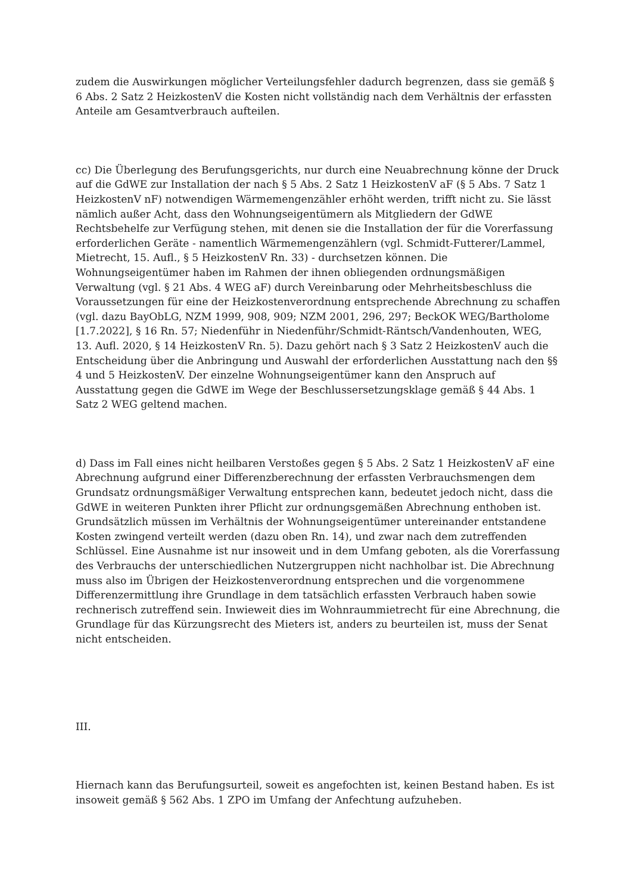zudem die Auswirkungen möglicher Verteilungsfehler dadurch begrenzen, dass sie gemäß § 6 Abs. 2 Satz 2 HeizkostenV die Kosten nicht vollständig nach dem Verhältnis der erfassten Anteile am Gesamtverbrauch aufteilen.
cc) Die Überlegung des Berufungsgerichts, nur durch eine Neuabrechnung könne der Druck auf die GdWE zur Installation der nach § 5 Abs. 2 Satz 1 HeizkostenV aF (§ 5 Abs. 7 Satz 1 HeizkostenV nF) notwendigen Wärmemengenzähler erhöht werden, trifft nicht zu. Sie lässt nämlich außer Acht, dass den Wohnungseigentümern als Mitgliedern der GdWE Rechtsbehelfe zur Verfügung stehen, mit denen sie die Installation der für die Vorerfassung erforderlichen Geräte - namentlich Wärmemengenzählern (vgl. Schmidt-Futterer/Lammel, Mietrecht, 15. Aufl., § 5 HeizkostenV Rn. 33) - durchsetzen können. Die Wohnungseigentümer haben im Rahmen der ihnen obliegenden ordnungsmäßigen Verwaltung (vgl. § 21 Abs. 4 WEG aF) durch Vereinbarung oder Mehrheitsbeschluss die Voraussetzungen für eine der Heizkostenverordnung entsprechende Abrechnung zu schaffen (vgl. dazu BayObLG, NZM 1999, 908, 909; NZM 2001, 296, 297; BeckOK WEG/Bartholome [1.7.2022], § 16 Rn. 57; Niedenführ in Niedenführ/Schmidt-Räntsch/Vandenhouten, WEG, 13. Aufl. 2020, § 14 HeizkostenV Rn. 5). Dazu gehört nach § 3 Satz 2 HeizkostenV auch die Entscheidung über die Anbringung und Auswahl der erforderlichen Ausstattung nach den §§ 4 und 5 HeizkostenV. Der einzelne Wohnungseigentümer kann den Anspruch auf Ausstattung gegen die GdWE im Wege der Beschlussersetzungsklage gemäß § 44 Abs. 1 Satz 2 WEG geltend machen.
d) Dass im Fall eines nicht heilbaren Verstoßes gegen § 5 Abs. 2 Satz 1 HeizkostenV aF eine Abrechnung aufgrund einer Differenzberechnung der erfassten Verbrauchsmengen dem Grundsatz ordnungsmäßiger Verwaltung entsprechen kann, bedeutet jedoch nicht, dass die GdWE in weiteren Punkten ihrer Pflicht zur ordnungsgemäßen Abrechnung enthoben ist. Grundsätzlich müssen im Verhältnis der Wohnungseigentümer untereinander entstandene Kosten zwingend verteilt werden (dazu oben Rn. 14), und zwar nach dem zutreffenden Schlüssel. Eine Ausnahme ist nur insoweit und in dem Umfang geboten, als die Vorerfassung des Verbrauchs der unterschiedlichen Nutzergruppen nicht nachholbar ist. Die Abrechnung muss also im Übrigen der Heizkostenverordnung entsprechen und die vorgenommene Differenzermittlung ihre Grundlage in dem tatsächlich erfassten Verbrauch haben sowie rechnerisch zutreffend sein. Inwieweit dies im Wohnraummietrecht für eine Abrechnung, die Grundlage für das Kürzungsrecht des Mieters ist, anders zu beurteilen ist, muss der Senat nicht entscheiden.
III.
Hiernach kann das Berufungsurteil, soweit es angefochten ist, keinen Bestand haben. Es ist insoweit gemäß § 562 Abs. 1 ZPO im Umfang der Anfechtung aufzuheben.